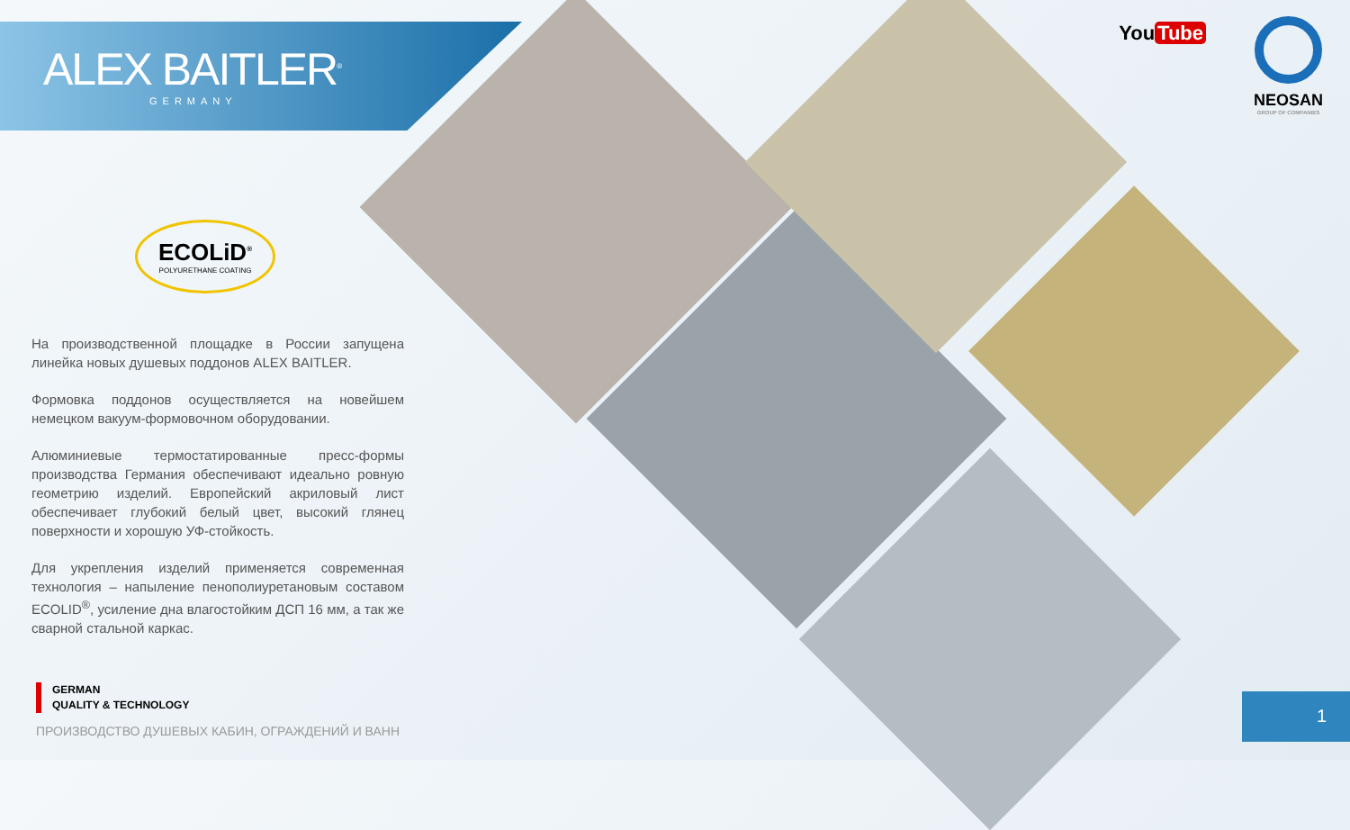ALEX BAITLER<sup>®</sup>
GERMANY
ECOLiD<sup>®</sup>
POLYURETHANE COATING
На производственной площадке в России запущена линейка новых душевых поддонов ALEX BAITLER.
Формовка поддонов осуществляется на новейшем немецком вакуум-формовочном оборудовании.
Алюминиевые термостатированные пресс-формы производства Германия обеспечивают идеально ровную геометрию изделий. Европейский акриловый лист обеспечивает глубокий белый цвет, высокий глянец поверхности и хорошую УФ-стойкость.
Для укрепления изделий применяется современная технология – напыление пенополиуретановым составом ECOLID<sup>®</sup>, усиление дна влагостойким ДСП 16 мм, а так же сварной стальной каркас.
GERMAN
QUALITY & TECHNOLOGY
ПРОИЗВОДСТВО ДУШЕВЫХ КАБИН, ОГРАЖДЕНИЙ И ВАНН
You Tube
NEOSAN
GROUP OF COMPANIES
1